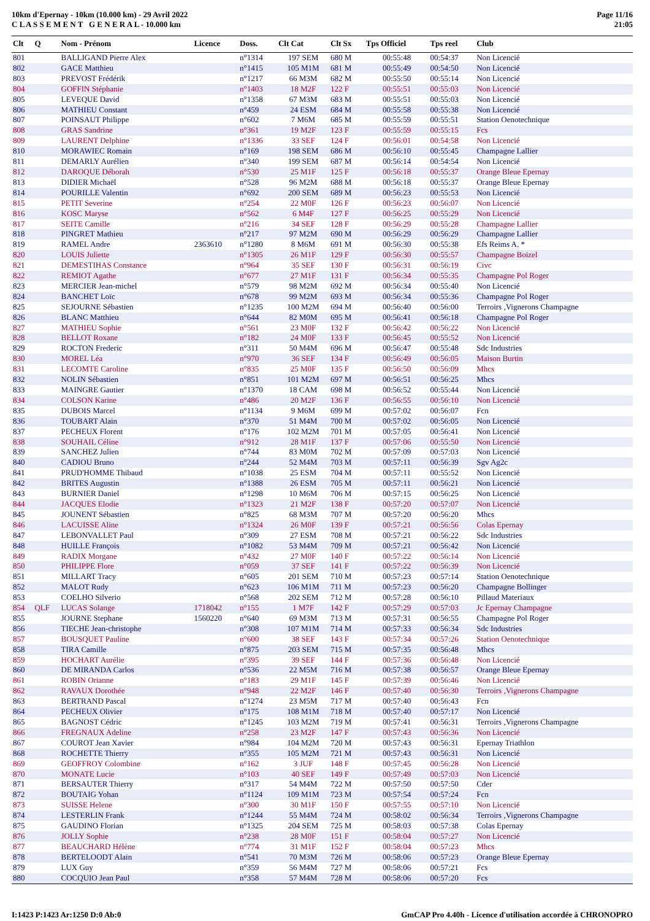10km d'Epernay - 10km (10.000 km) - 29 Avril 2022
C L A S S E M E N T G E N E R A L - 10.000 km
Page 11/16
21:05
| Clt | Q | Nom - Prénom | Licence | Doss. | Clt Cat | Clt Sx | Tps Officiel | Tps reel | Club |
| --- | --- | --- | --- | --- | --- | --- | --- | --- | --- |
| 801 | | BALLIGAND Pierre Alex | | n°1314 | 197 SEM | 680 M | 00:55:48 | 00:54:37 | Non Licencié |
| 802 | | GACE Matthieu | | n°1415 | 105 M1M | 681 M | 00:55:49 | 00:54:50 | Non Licencié |
| 803 | | PREVOST Frédérik | | n°1217 | 66 M3M | 682 M | 00:55:50 | 00:55:14 | Non Licencié |
| 804 | | GOFFIN Stéphanie | | n°1403 | 18 M2F | 122 F | 00:55:51 | 00:55:03 | Non Licencié |
| 805 | | LEVEQUE David | | n°1358 | 67 M3M | 683 M | 00:55:51 | 00:55:03 | Non Licencié |
| 806 | | MATHIEU Constant | | n°459 | 24 ESM | 684 M | 00:55:58 | 00:55:38 | Non Licencié |
| 807 | | POINSAUT Philippe | | n°602 | 7 M6M | 685 M | 00:55:59 | 00:55:51 | Station Oenotechnique |
| 808 | | GRAS Sandrine | | n°361 | 19 M2F | 123 F | 00:55:59 | 00:55:15 | Fcs |
| 809 | | LAURENT Delphine | | n°1336 | 33 SEF | 124 F | 00:56:01 | 00:54:58 | Non Licencié |
| 810 | | MORAWIEC Romain | | n°169 | 198 SEM | 686 M | 00:56:10 | 00:55:45 | Champagne Lallier |
| 811 | | DEMARLY Aurélien | | n°340 | 199 SEM | 687 M | 00:56:14 | 00:54:54 | Non Licencié |
| 812 | | DAROQUE Déborah | | n°530 | 25 M1F | 125 F | 00:56:18 | 00:55:37 | Orange Bleue Epernay |
| 813 | | DIDIER Michaël | | n°528 | 96 M2M | 688 M | 00:56:18 | 00:55:37 | Orange Bleue Epernay |
| 814 | | POURILLE Valentin | | n°692 | 200 SEM | 689 M | 00:56:23 | 00:55:53 | Non Licencié |
| 815 | | PETIT Severine | | n°254 | 22 M0F | 126 F | 00:56:23 | 00:56:07 | Non Licencié |
| 816 | | KOSC Maryse | | n°562 | 6 M4F | 127 F | 00:56:25 | 00:55:29 | Non Licencié |
| 817 | | SEITE Camille | | n°216 | 34 SEF | 128 F | 00:56:29 | 00:55:28 | Champagne Lallier |
| 818 | | PINGRET Mathieu | | n°217 | 97 M2M | 690 M | 00:56:29 | 00:56:29 | Champagne Lallier |
| 819 | | RAMEL Andre | 2363610 | n°1280 | 8 M6M | 691 M | 00:56:30 | 00:55:38 | Efs Reims A. * |
| 820 | | LOUIS Juliette | | n°1305 | 26 M1F | 129 F | 00:56:30 | 00:55:57 | Champagne Boizel |
| 821 | | DEMESTIHAS Constance | | n°964 | 35 SEF | 130 F | 00:56:31 | 00:56:19 | Civc |
| 822 | | REMIOT Agathe | | n°677 | 27 M1F | 131 F | 00:56:34 | 00:55:35 | Champagne Pol Roger |
| 823 | | MERCIER Jean-michel | | n°579 | 98 M2M | 692 M | 00:56:34 | 00:55:40 | Non Licencié |
| 824 | | BANCHET Loïc | | n°678 | 99 M2M | 693 M | 00:56:34 | 00:55:36 | Champagne Pol Roger |
| 825 | | SEJOURNE Sébastien | | n°1235 | 100 M2M | 694 M | 00:56:40 | 00:56:00 | Terroirs ,Vignerons Champagne |
| 826 | | BLANC Matthieu | | n°644 | 82 M0M | 695 M | 00:56:41 | 00:56:18 | Champagne Pol Roger |
| 827 | | MATHIEU Sophie | | n°561 | 23 M0F | 132 F | 00:56:42 | 00:56:22 | Non Licencié |
| 828 | | BELLOT Roxane | | n°182 | 24 M0F | 133 F | 00:56:45 | 00:55:52 | Non Licencié |
| 829 | | ROCTON Frederic | | n°311 | 50 M4M | 696 M | 00:56:47 | 00:55:48 | Sdc Industries |
| 830 | | MOREL Léa | | n°970 | 36 SEF | 134 F | 00:56:49 | 00:56:05 | Maison Burtin |
| 831 | | LECOMTE Caroline | | n°835 | 25 M0F | 135 F | 00:56:50 | 00:56:09 | Mhcs |
| 832 | | NOLIN Sébastien | | n°851 | 101 M2M | 697 M | 00:56:51 | 00:56:25 | Mhcs |
| 833 | | MAINGRE Gautier | | n°1370 | 18 CAM | 698 M | 00:56:52 | 00:55:44 | Non Licencié |
| 834 | | COLSON Karine | | n°486 | 20 M2F | 136 F | 00:56:55 | 00:56:10 | Non Licencié |
| 835 | | DUBOIS Marcel | | n°1134 | 9 M6M | 699 M | 00:57:02 | 00:56:07 | Fcn |
| 836 | | TOUBART Alain | | n°370 | 51 M4M | 700 M | 00:57:02 | 00:56:05 | Non Licencié |
| 837 | | PECHEUX Florent | | n°176 | 102 M2M | 701 M | 00:57:05 | 00:56:41 | Non Licencié |
| 838 | | SOUHAIL Céline | | n°912 | 28 M1F | 137 F | 00:57:06 | 00:55:50 | Non Licencié |
| 839 | | SANCHEZ Julien | | n°744 | 83 M0M | 702 M | 00:57:09 | 00:57:03 | Non Licencié |
| 840 | | CADIOU Bruno | | n°244 | 52 M4M | 703 M | 00:57:11 | 00:56:39 | Sgv Ag2c |
| 841 | | PRUD'HOMME Thibaud | | n°1038 | 25 ESM | 704 M | 00:57:11 | 00:55:52 | Non Licencié |
| 842 | | BRITES Augustin | | n°1388 | 26 ESM | 705 M | 00:57:11 | 00:56:21 | Non Licencié |
| 843 | | BURNIER Daniel | | n°1298 | 10 M6M | 706 M | 00:57:15 | 00:56:25 | Non Licencié |
| 844 | | JACQUES Elodie | | n°1323 | 21 M2F | 138 F | 00:57:20 | 00:57:07 | Non Licencié |
| 845 | | JOUNENT Sébastien | | n°825 | 68 M3M | 707 M | 00:57:20 | 00:56:20 | Mhcs |
| 846 | | LACUISSE Aline | | n°1324 | 26 M0F | 139 F | 00:57:21 | 00:56:56 | Colas Epernay |
| 847 | | LEBONVALLET Paul | | n°309 | 27 ESM | 708 M | 00:57:21 | 00:56:22 | Sdc Industries |
| 848 | | HUILLE François | | n°1082 | 53 M4M | 709 M | 00:57:21 | 00:56:42 | Non Licencié |
| 849 | | RADIX Morgane | | n°432 | 27 M0F | 140 F | 00:57:22 | 00:56:14 | Non Licencié |
| 850 | | PHILIPPE Flore | | n°059 | 37 SEF | 141 F | 00:57:22 | 00:56:39 | Non Licencié |
| 851 | | MILLART Tracy | | n°605 | 201 SEM | 710 M | 00:57:23 | 00:57:14 | Station Oenotechnique |
| 852 | | MALOT Rudy | | n°623 | 106 M1M | 711 M | 00:57:23 | 00:56:20 | Champagne Bollinger |
| 853 | | COELHO Silverio | | n°568 | 202 SEM | 712 M | 00:57:28 | 00:56:10 | Pillaud Materiaux |
| 854 | QLF | LUCAS Solange | 1718042 | n°155 | 1 M7F | 142 F | 00:57:29 | 00:57:03 | Jc Epernay Champagne |
| 855 | | JOURNE Stephane | 1560220 | n°640 | 69 M3M | 713 M | 00:57:31 | 00:56:55 | Champagne Pol Roger |
| 856 | | TIECHE Jean-christophe | | n°308 | 107 M1M | 714 M | 00:57:33 | 00:56:34 | Sdc Industries |
| 857 | | BOUSQUET Pauline | | n°600 | 38 SEF | 143 F | 00:57:34 | 00:57:26 | Station Oenotechnique |
| 858 | | TIRA Camille | | n°875 | 203 SEM | 715 M | 00:57:35 | 00:56:48 | Mhcs |
| 859 | | HOCHART Aurélie | | n°395 | 39 SEF | 144 F | 00:57:36 | 00:56:48 | Non Licencié |
| 860 | | DE MIRANDA Carlos | | n°536 | 22 M5M | 716 M | 00:57:38 | 00:56:57 | Orange Bleue Epernay |
| 861 | | ROBIN Orianne | | n°183 | 29 M1F | 145 F | 00:57:39 | 00:56:46 | Non Licencié |
| 862 | | RAVAUX Dorothée | | n°948 | 22 M2F | 146 F | 00:57:40 | 00:56:30 | Terroirs ,Vignerons Champagne |
| 863 | | BERTRAND Pascal | | n°1274 | 23 M5M | 717 M | 00:57:40 | 00:56:43 | Fcn |
| 864 | | PECHEUX Olivier | | n°175 | 108 M1M | 718 M | 00:57:40 | 00:57:17 | Non Licencié |
| 865 | | BAGNOST Cédric | | n°1245 | 103 M2M | 719 M | 00:57:41 | 00:56:31 | Terroirs ,Vignerons Champagne |
| 866 | | FREGNAUX Adeline | | n°258 | 23 M2F | 147 F | 00:57:43 | 00:56:36 | Non Licencié |
| 867 | | COUROT Jean Xavier | | n°984 | 104 M2M | 720 M | 00:57:43 | 00:56:31 | Epernay Triathlon |
| 868 | | ROCHETTE Thierry | | n°355 | 105 M2M | 721 M | 00:57:43 | 00:56:31 | Non Licencié |
| 869 | | GEOFFROY Colombine | | n°162 | 3 JUF | 148 F | 00:57:45 | 00:56:28 | Non Licencié |
| 870 | | MONATE Lucie | | n°103 | 40 SEF | 149 F | 00:57:49 | 00:57:03 | Non Licencié |
| 871 | | BERSAUTER Thierry | | n°317 | 54 M4M | 722 M | 00:57:50 | 00:57:50 | Cder |
| 872 | | BOUTAIG Yohan | | n°1124 | 109 M1M | 723 M | 00:57:54 | 00:57:24 | Fcn |
| 873 | | SUISSE Helene | | n°300 | 30 M1F | 150 F | 00:57:55 | 00:57:10 | Non Licencié |
| 874 | | LESTERLIN Frank | | n°1244 | 55 M4M | 724 M | 00:58:02 | 00:56:34 | Terroirs ,Vignerons Champagne |
| 875 | | GAUDINO Florian | | n°1325 | 204 SEM | 725 M | 00:58:03 | 00:57:38 | Colas Epernay |
| 876 | | JOLLY Sophie | | n°238 | 28 M0F | 151 F | 00:58:04 | 00:57:27 | Non Licencié |
| 877 | | BEAUCHARD Hélène | | n°774 | 31 M1F | 152 F | 00:58:04 | 00:57:23 | Mhcs |
| 878 | | BERTELOODT Alain | | n°541 | 70 M3M | 726 M | 00:58:06 | 00:57:23 | Orange Bleue Epernay |
| 879 | | LUX Guy | | n°359 | 56 M4M | 727 M | 00:58:06 | 00:57:21 | Fcs |
| 880 | | COCQUIO Jean Paul | | n°358 | 57 M4M | 728 M | 00:58:06 | 00:57:20 | Fcs |
I:1423 P:1423 Ar:1250 D:0 Ab:0 GmCAP Pro 4.40h - Licence d'utilisation accordée à CHRONOPRO